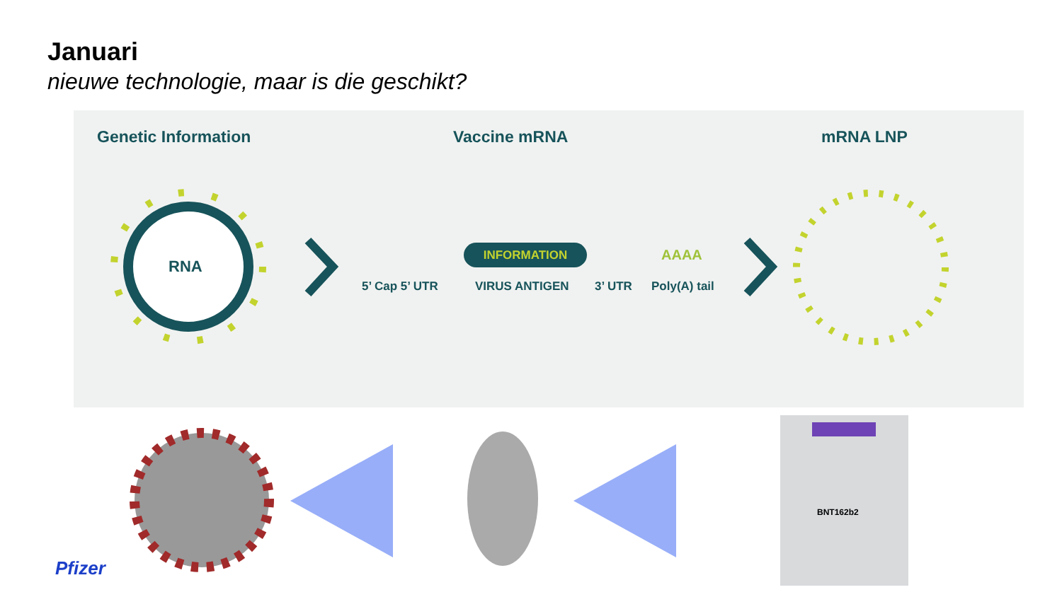Januari
nieuwe technologie, maar is die geschikt?
Genetic Information Vaccine mRNA mRNA LNP
RNA
INFORMATION AAAA
5’ Cap 5’ UTR VIRUS ANTIGEN 3’ UTR Poly(A) tail
BNT162b2
Pfizer